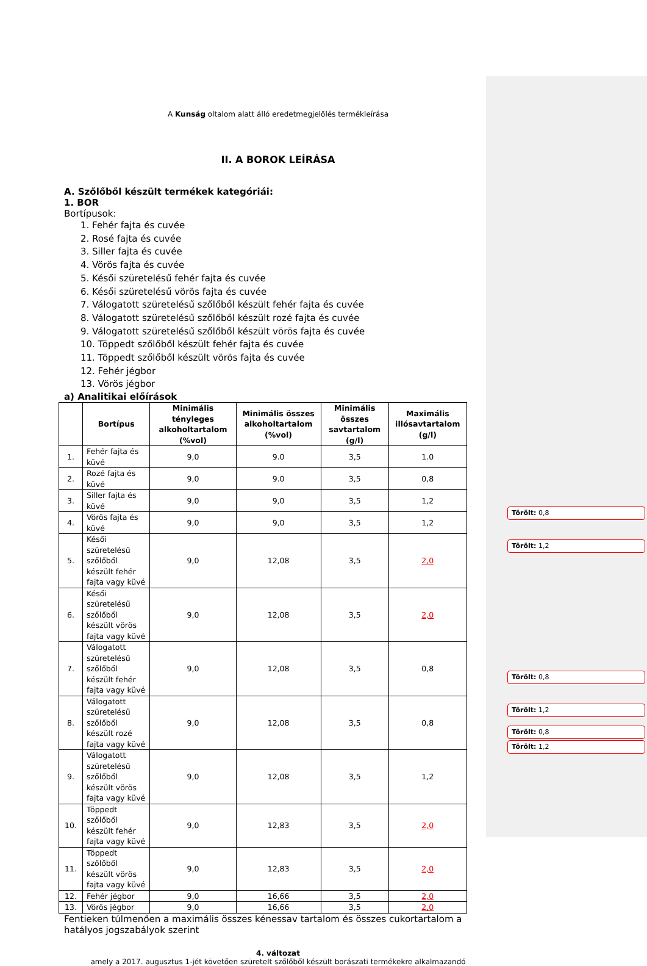A Kunság oltalom alatt álló eredetmegjelölés termékleírása
II. A BOROK LEÍRÁSA
A. Szőlőből készült termékek kategóriái:
1. BOR
Bortípusok:
1. Fehér fajta és cuvée
2. Rosé fajta és cuvée
3. Siller fajta és cuvée
4. Vörös fajta és cuvée
5. Késői szüretelésű fehér fajta és cuvée
6. Késői szüretelésű vörös fajta és cuvée
7. Válogatott szüretelésű szőlőből készült fehér fajta és cuvée
8. Válogatott szüretelésű szőlőből készült rozé fajta és cuvée
9. Válogatott szüretelésű szőlőből készült vörös fajta és cuvée
10. Töppedt szőlőből készült fehér fajta és cuvée
11. Töppedt szőlőből készült vörös fajta és cuvée
12. Fehér jégbor
13. Vörös jégbor
a) Analitikai előírások
| | Bortípus | Minimális tényleges alkoholtartalom (%vol) | Minimális összes alkoholtartalom (%vol) | Minimális összes savtartalom (g/l) | Maximális illósavtartalom (g/l) |
| --- | --- | --- | --- | --- | --- |
| 1. | Fehér fajta és küvé | 9,0 | 9.0 | 3,5 | 1.0 |
| 2. | Rozé fajta és küvé | 9,0 | 9.0 | 3,5 | 0,8 |
| 3. | Siller fajta és küvé | 9,0 | 9,0 | 3,5 | 1,2 |
| 4. | Vörös fajta és küvé | 9,0 | 9,0 | 3,5 | 1,2 |
| 5. | Késői szüretelésű szőlőből készült fehér fajta vagy küvé | 9,0 | 12,08 | 3,5 | 2,0 |
| 6. | Késői szüretelésű szőlőből készült vörös fajta vagy küvé | 9,0 | 12,08 | 3,5 | 2,0 |
| 7. | Válogatott szüretelésű szőlőből készült fehér fajta vagy küvé | 9,0 | 12,08 | 3,5 | 0,8 |
| 8. | Válogatott szüretelésű szőlőből készült rozé fajta vagy küvé | 9,0 | 12,08 | 3,5 | 0,8 |
| 9. | Válogatott szüretelésű szőlőből készült vörös fajta vagy küvé | 9,0 | 12,08 | 3,5 | 1,2 |
| 10. | Töppedt szőlőből készült fehér fajta vagy küvé | 9,0 | 12,83 | 3,5 | 2,0 |
| 11. | Töppedt szőlőből készült vörös fajta vagy küvé | 9,0 | 12,83 | 3,5 | 2,0 |
| 12. | Fehér jégbor | 9,0 | 16,66 | 3,5 | 2,0 |
| 13. | Vörös jégbor | 9,0 | 16,66 | 3,5 | 2,0 |
Fentieken túlmenően a maximális összes kénessav tartalom és összes cukortartalom a hatályos jogszabályok szerint
4. változat
amely a 2017. augusztus 1-jét követően szüretelt szőlőből készült borászati termékekre alkalmazandó
Törölt: 0,8
Törölt: 1,2
Törölt: 0,8
Törölt: 1,2
Törölt: 0,8
Törölt: 1,2